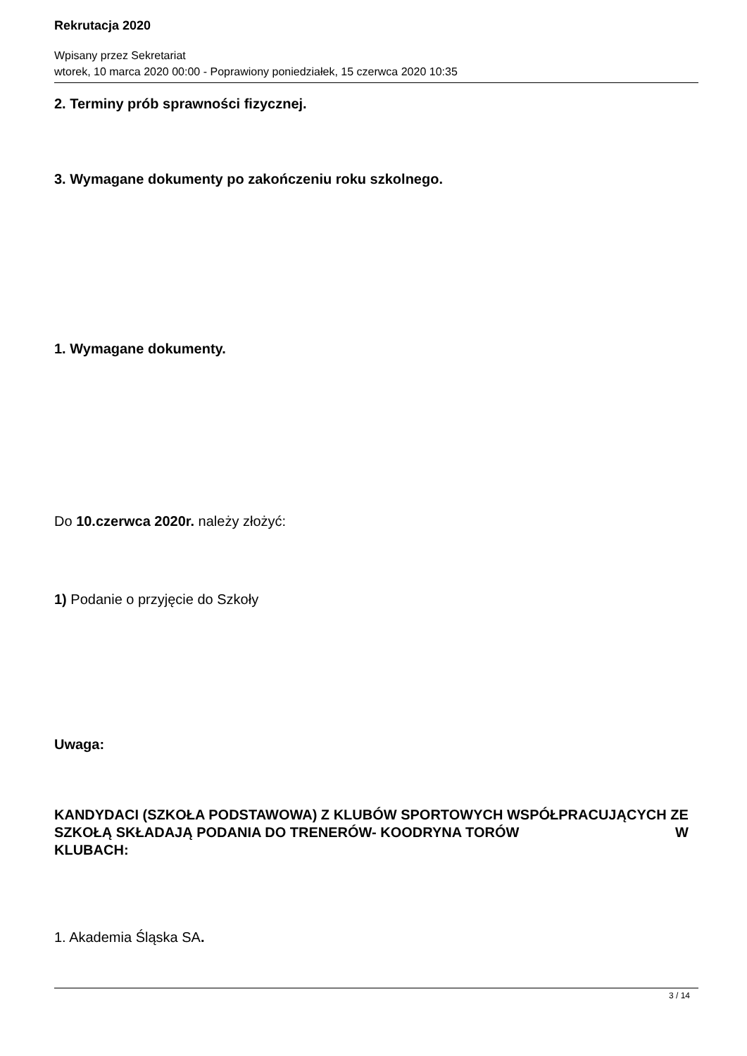Rekrutacja 2020
Wpisany przez Sekretariat
wtorek, 10 marca 2020 00:00 - Poprawiony poniedziałek, 15 czerwca 2020 10:35
2. Terminy prób sprawności fizycznej.
3. Wymagane dokumenty po zakończeniu roku szkolnego.
1. Wymagane dokumenty.
Do 10.czerwca 2020r. należy złożyć:
1) Podanie o przyjęcie do Szkoły
Uwaga:
KANDYDACI (SZKOŁA PODSTAWOWA) Z KLUBÓW SPORTOWYCH WSPÓŁPRACUJĄCYCH ZE SZKOŁĄ SKŁADAJĄ PODANIA DO TRENERÓW- KOODRYNA TORÓW W
KLUBACH:
1. Akademia Śląska SA.
3 / 14